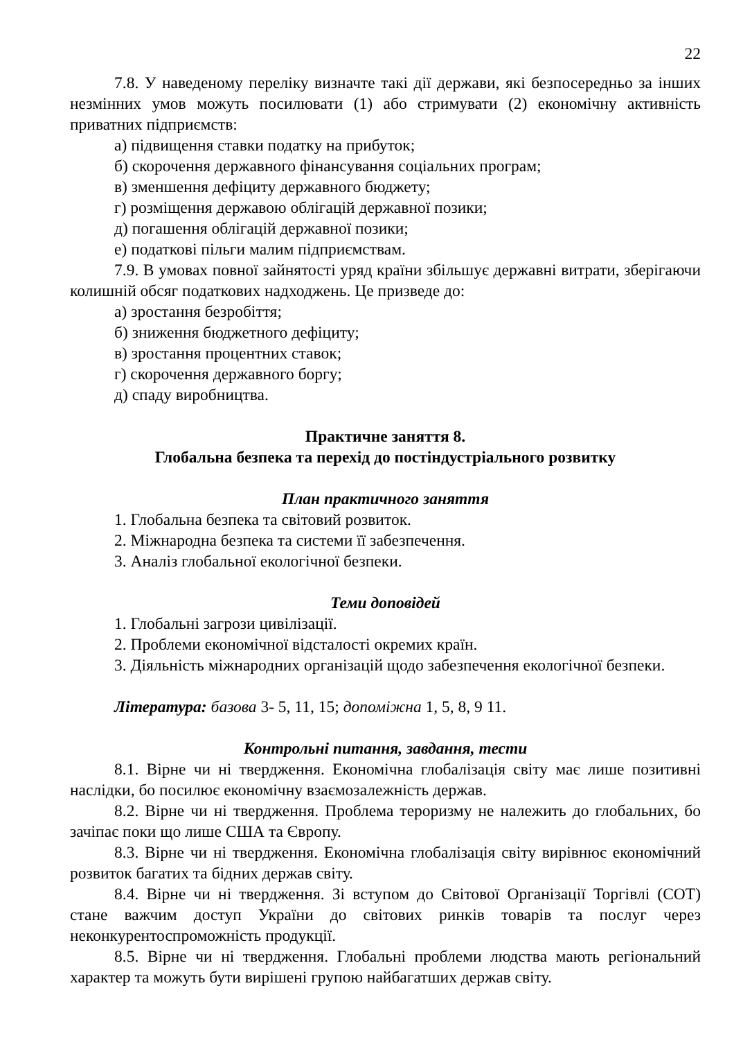22
7.8. У наведеному переліку визначте такі дії держави, які безпосередньо за інших незмінних умов можуть посилювати (1) або стримувати (2) економічну активність приватних підприємств:
а) підвищення ставки податку на прибуток;
б) скорочення державного фінансування соціальних програм;
в) зменшення дефіциту державного бюджету;
г) розміщення державою облігацій державної позики;
д) погашення облігацій державної позики;
е) податкові пільги малим підприємствам.
7.9. В умовах повної зайнятості уряд країни збільшує державні витрати, зберігаючи колишній обсяг податкових надходжень. Це призведе до:
а) зростання безробіття;
б) зниження бюджетного дефіциту;
в) зростання процентних ставок;
г) скорочення державного боргу;
д) спаду виробництва.
Практичне заняття 8.
Глобальна безпека та перехід до постіндустріального розвитку
План практичного заняття
1. Глобальна безпека та світовий розвиток.
2. Міжнародна безпека та системи її забезпечення.
3. Аналіз глобальної екологічної безпеки.
Теми доповідей
1. Глобальні загрози цивілізації.
2. Проблеми економічної відсталості окремих країн.
3. Діяльність міжнародних організацій щодо забезпечення екологічної безпеки.
Література: базова 3- 5, 11, 15; допоміжна 1, 5, 8, 9 11.
Контрольні питання, завдання, тести
8.1. Вірне чи ні твердження. Економічна глобалізація світу має лише позитивні наслідки, бо посилює економічну взаємозалежність держав.
8.2. Вірне чи ні твердження. Проблема тероризму не належить до глобальних, бо зачіпає поки що лише США та Європу.
8.3. Вірне чи ні твердження. Економічна глобалізація світу вирівнює економічний розвиток багатих та бідних держав світу.
8.4. Вірне чи ні твердження. Зі вступом до Світової Організації Торгівлі (СОТ) стане важчим доступ України до світових ринків товарів та послуг через неконкурентоспроможність продукції.
8.5. Вірне чи ні твердження. Глобальні проблеми людства мають регіональний характер та можуть бути вирішені групою найбагатших держав світу.